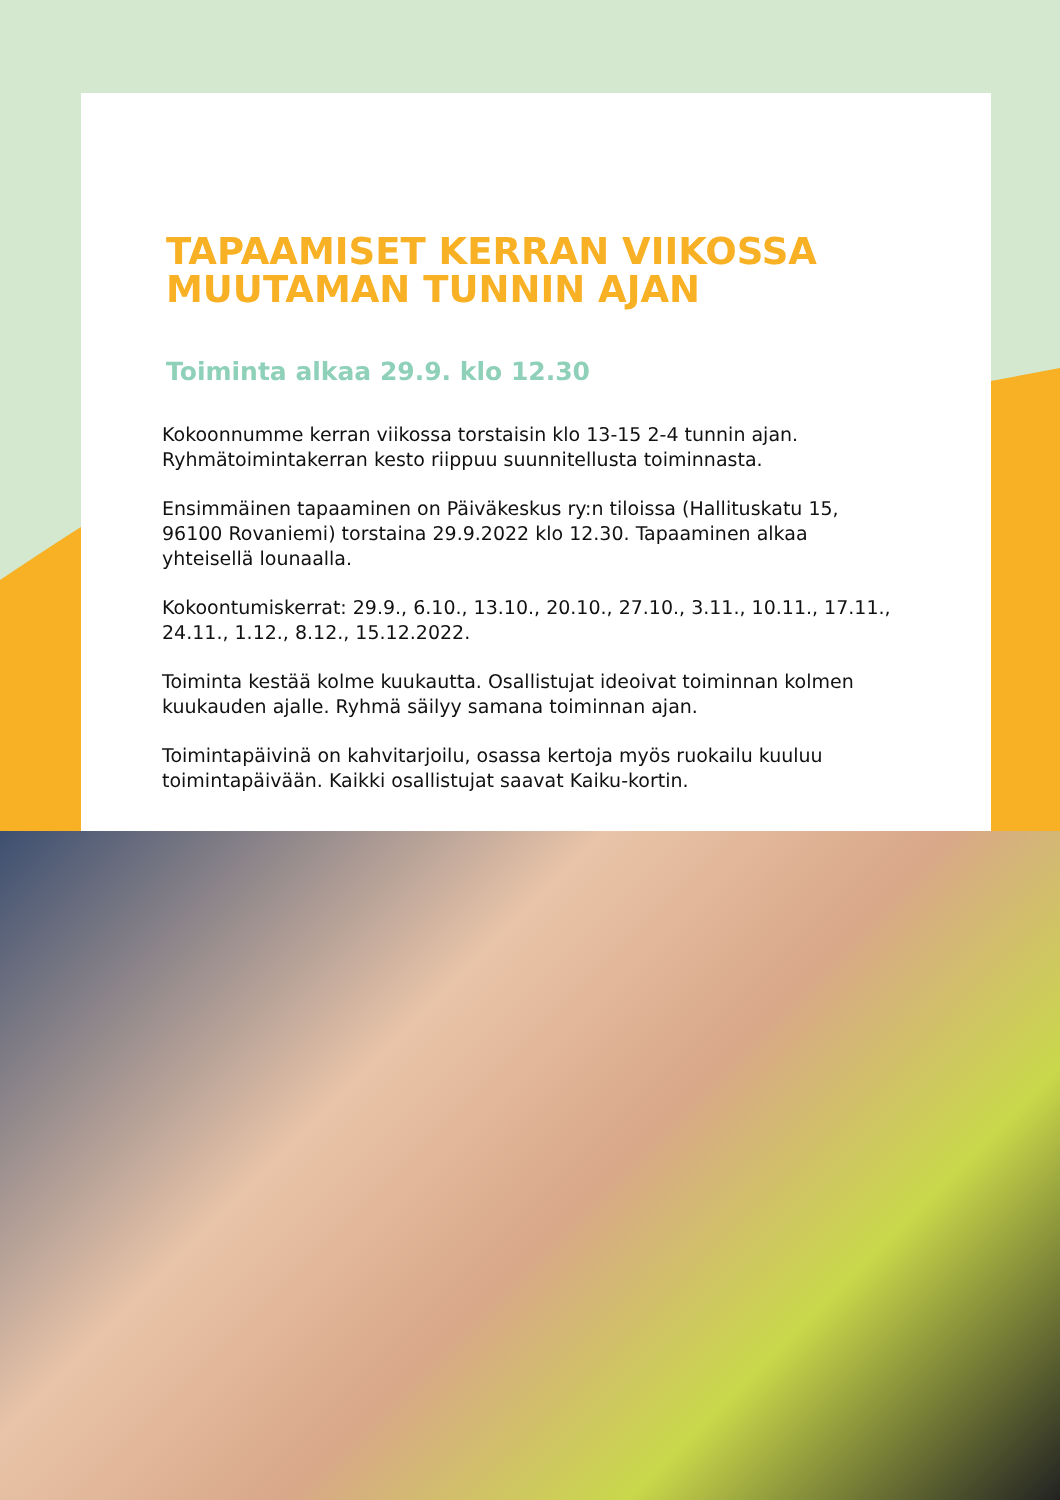TAPAAMISET KERRAN VIIKOSSA MUUTAMAN TUNNIN AJAN
Toiminta alkaa 29.9. klo 12.30
Kokoonnumme kerran viikossa torstaisin klo 13-15 2-4 tunnin ajan. Ryhmätoimintakerran kesto riippuu suunnitellusta toiminnasta.
Ensimmäinen tapaaminen on Päiväkeskus ry:n tiloissa (Hallituskatu 15, 96100 Rovaniemi) torstaina 29.9.2022 klo 12.30. Tapaaminen alkaa yhteisellä lounaalla.
Kokoontumiskerrat: 29.9., 6.10., 13.10., 20.10., 27.10., 3.11., 10.11., 17.11., 24.11., 1.12., 8.12., 15.12.2022.
Toiminta kestää kolme kuukautta. Osallistujat ideoivat toiminnan kolmen kuukauden ajalle. Ryhmä säilyy samana toiminnan ajan.
Toimintapäivinä on kahvitarjoilu, osassa kertoja myös ruokailu kuuluu toimintapäivään. Kaikki osallistujat saavat Kaiku-kortin.